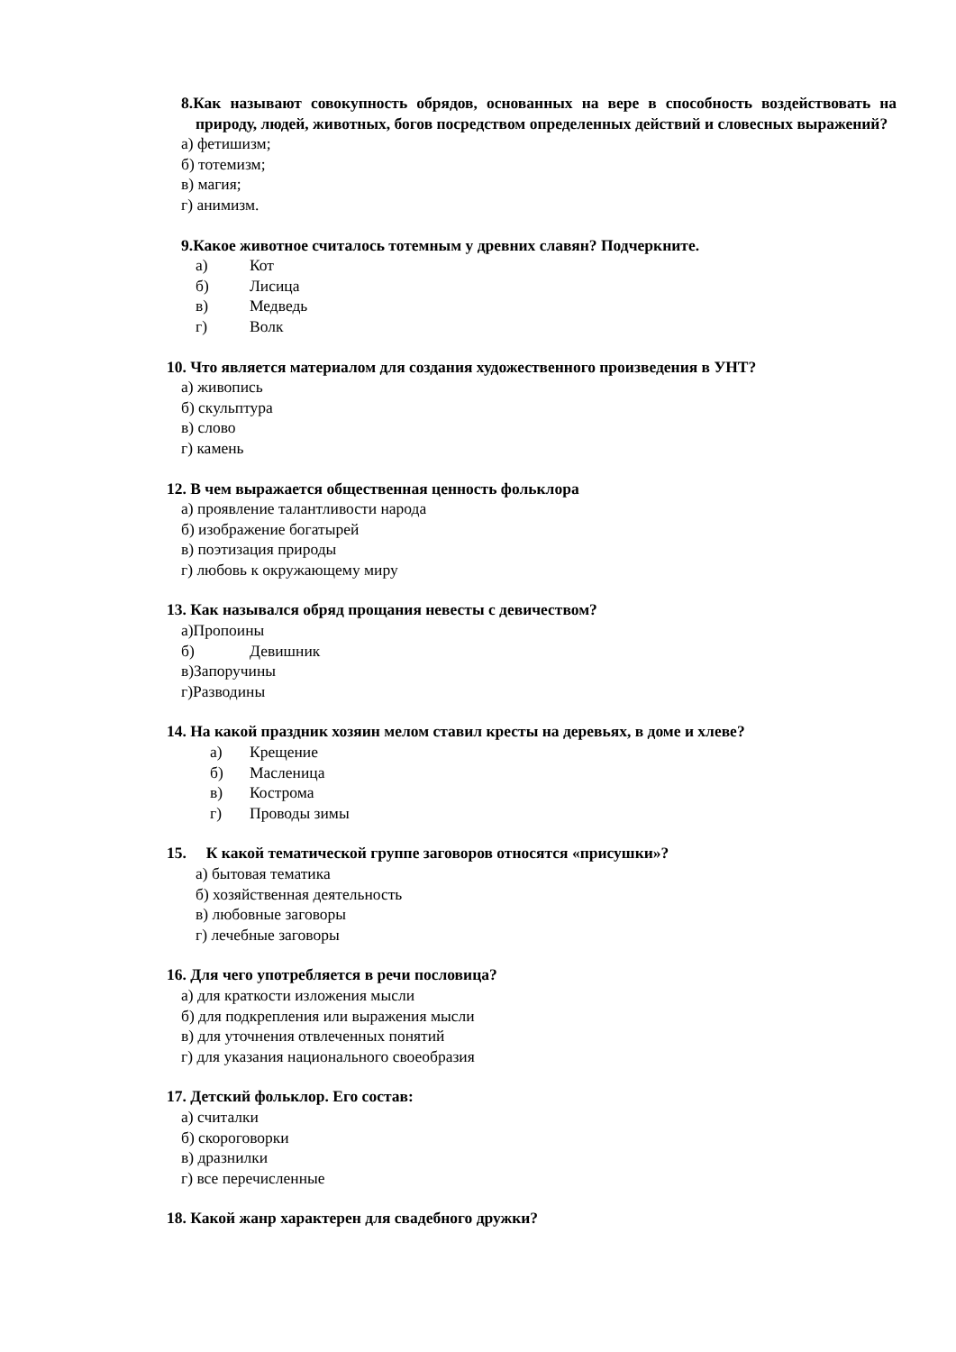8.Как называют совокупность обрядов, основанных на вере в способность воздействовать на природу, людей, животных, богов посредством определенных действий и словесных выражений?
а) фетишизм;
б) тотемизм;
в) магия;
г) анимизм.
9.Какое животное считалось тотемным у древних славян? Подчеркните.
а) Кот
б) Лисица
в) Медведь
г) Волк
10. Что является материалом для создания художественного произведения в УНТ?
а) живопись
б) скульптура
в) слово
г) камень
12. В чем выражается общественная ценность фольклора
а) проявление талантливости народа
б) изображение богатырей
в) поэтизация природы
г) любовь к окружающему миру
13. Как назывался обряд прощания невесты с девичеством?
а)Пропоины
б) Девишник
в)Запоручины
г)Разводины
14. На какой праздник хозяин мелом ставил кресты на деревьях, в доме и хлеве?
а) Крещение
б) Масленица
в) Кострома
г) Проводы зимы
15. К какой тематической группе заговоров относятся «присушки»?
а) бытовая тематика
б) хозяйственная деятельность
в) любовные заговоры
г) лечебные заговоры
16. Для чего употребляется в речи пословица?
а) для краткости изложения мысли
б) для подкрепления или выражения мысли
в) для уточнения отвлеченных понятий
г) для указания национального своеобразия
17. Детский фольклор. Его состав:
а) считалки
б) скороговорки
в) дразнилки
г) все перечисленные
18. Какой жанр характерен для свадебного дружки?